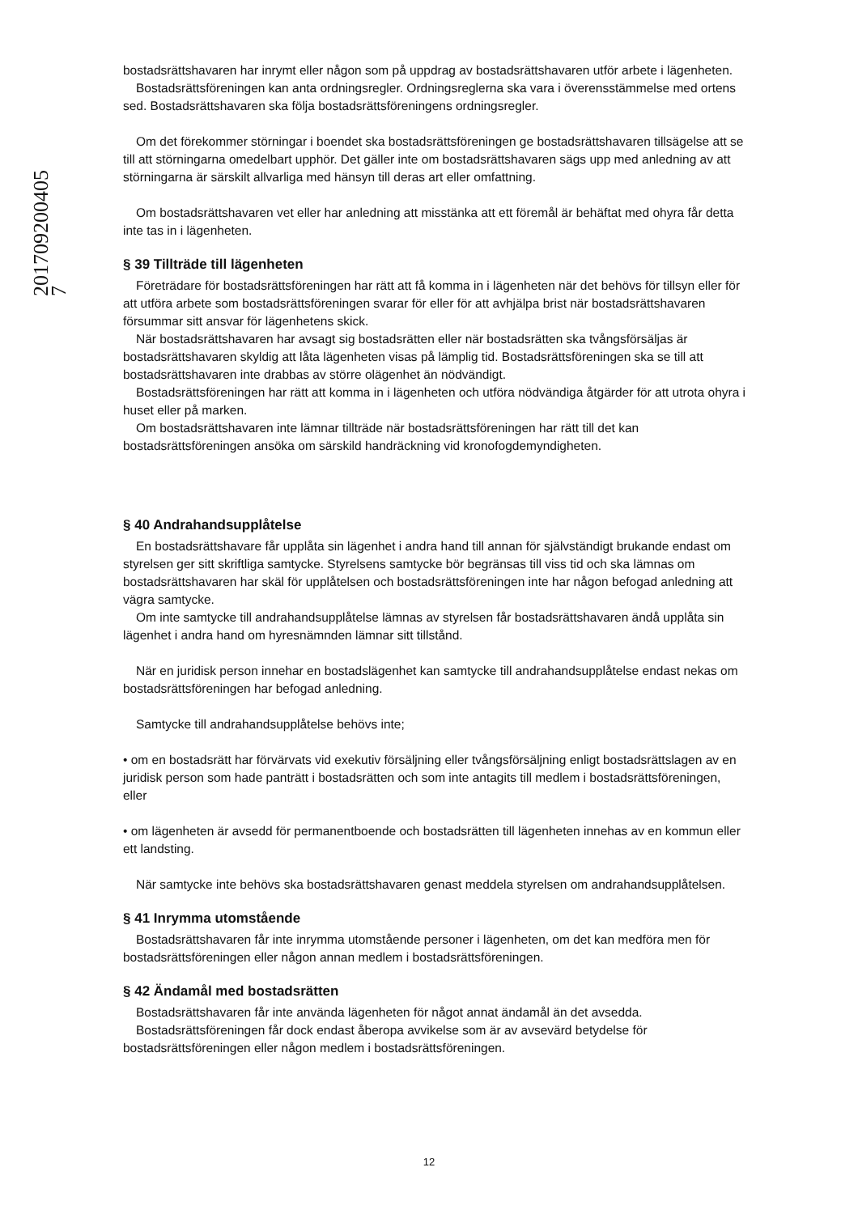201709200405
7
bostadsrättshavaren har inrymt eller någon som på uppdrag av bostadsrättshavaren utför arbete i lägenheten.
Bostadsrättsföreningen kan anta ordningsregler. Ordningsreglerna ska vara i överensstämmelse med ortens sed. Bostadsrättshavaren ska följa bostadsrättsföreningens ordningsregler.
Om det förekommer störningar i boendet ska bostadsrättsföreningen ge bostadsrättshavaren tillsägelse att se till att störningarna omedelbart upphör. Det gäller inte om bostadsrättshavaren sägs upp med anledning av att störningarna är särskilt allvarliga med hänsyn till deras art eller omfattning.
Om bostadsrättshavaren vet eller har anledning att misstänka att ett föremål är behäftat med ohyra får detta inte tas in i lägenheten.
§ 39 Tillträde till lägenheten
Företrädare för bostadsrättsföreningen har rätt att få komma in i lägenheten när det behövs för tillsyn eller för att utföra arbete som bostadsrättsföreningen svarar för eller för att avhjälpa brist när bostadsrättshavaren försummar sitt ansvar för lägenhetens skick.
När bostadsrättshavaren har avsagt sig bostadsrätten eller när bostadsrätten ska tvångsförsäljas är bostadsrättshavaren skyldig att låta lägenheten visas på lämplig tid. Bostadsrättsföreningen ska se till att bostadsrättshavaren inte drabbas av större olägenhet än nödvändigt.
Bostadsrättsföreningen har rätt att komma in i lägenheten och utföra nödvändiga åtgärder för att utrota ohyra i huset eller på marken.
Om bostadsrättshavaren inte lämnar tillträde när bostadsrättsföreningen har rätt till det kan bostadsrättsföreningen ansöka om särskild handräckning vid kronofogdemyndigheten.
§ 40 Andrahandsupplåtelse
En bostadsrättshavare får upplåta sin lägenhet i andra hand till annan för självständigt brukande endast om styrelsen ger sitt skriftliga samtycke. Styrelsens samtycke bör begränsas till viss tid och ska lämnas om bostadsrättshavaren har skäl för upplåtelsen och bostadsrättsföreningen inte har någon befogad anledning att vägra samtycke.
Om inte samtycke till andrahandsupplåtelse lämnas av styrelsen får bostadsrättshavaren ändå upplåta sin lägenhet i andra hand om hyresnämnden lämnar sitt tillstånd.
När en juridisk person innehar en bostadslägenhet kan samtycke till andrahandsupplåtelse endast nekas om bostadsrättsföreningen har befogad anledning.
Samtycke till andrahandsupplåtelse behövs inte;
• om en bostadsrätt har förvärvats vid exekutiv försäljning eller tvångsförsäljning enligt bostadsrättslagen av en juridisk person som hade panträtt i bostadsrätten och som inte antagits till medlem i bostadsrättsföreningen, eller
• om lägenheten är avsedd för permanentboende och bostadsrätten till lägenheten innehas av en kommun eller ett landsting.
När samtycke inte behövs ska bostadsrättshavaren genast meddela styrelsen om andrahandsupplåtelsen.
§ 41 Inrymma utomstående
Bostadsrättshavaren får inte inrymma utomstående personer i lägenheten, om det kan medföra men för bostadsrättsföreningen eller någon annan medlem i bostadsrättsföreningen.
§ 42 Ändamål med bostadsrätten
Bostadsrättshavaren får inte använda lägenheten för något annat ändamål än det avsedda.
Bostadsrättsföreningen får dock endast åberopa avvikelse som är av avsevärd betydelse för bostadsrättsföreningen eller någon medlem i bostadsrättsföreningen.
12